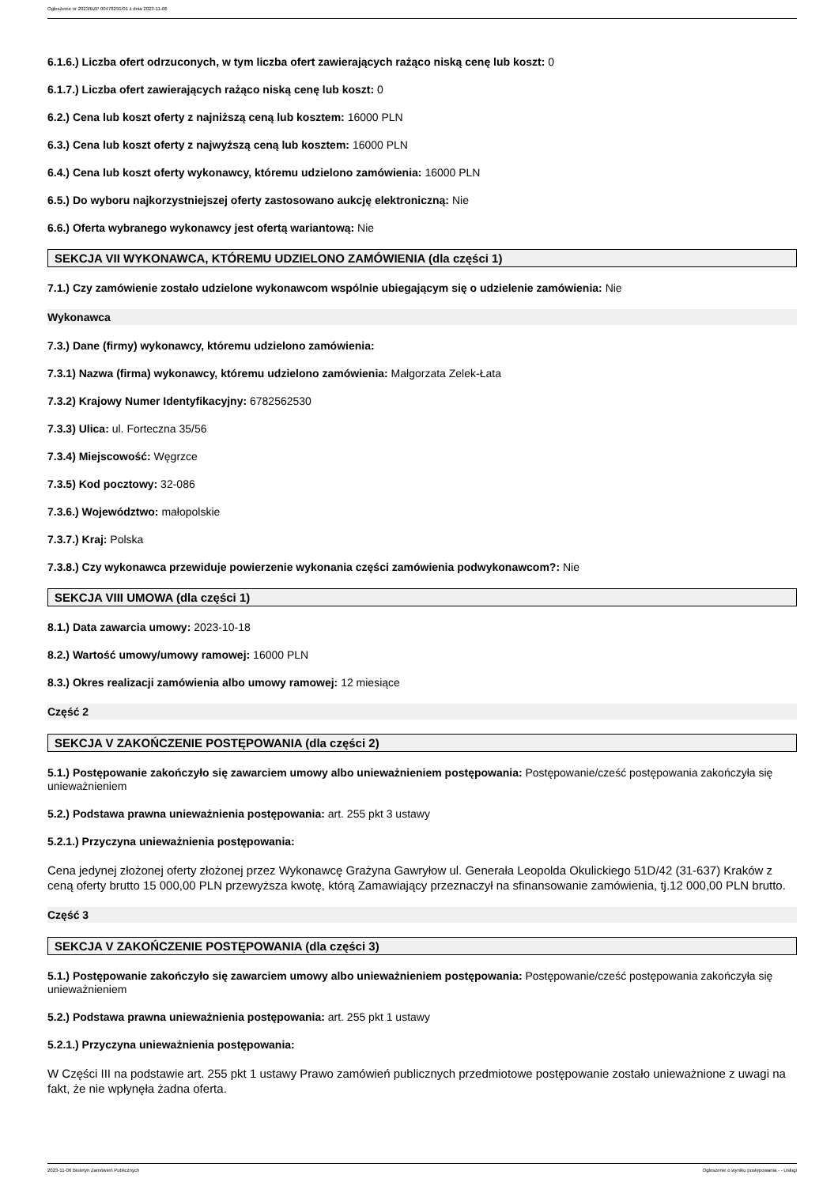Ogłoszenie nr 2023/BZP 00478291/01 z dnia 2023-11-06
6.1.6.) Liczba ofert odrzuconych, w tym liczba ofert zawierających rażąco niską cenę lub koszt: 0
6.1.7.) Liczba ofert zawierających rażąco niską cenę lub koszt: 0
6.2.) Cena lub koszt oferty z najniższą ceną lub kosztem: 16000 PLN
6.3.) Cena lub koszt oferty z najwyższą ceną lub kosztem: 16000 PLN
6.4.) Cena lub koszt oferty wykonawcy, któremu udzielono zamówienia: 16000 PLN
6.5.) Do wyboru najkorzystniejszej oferty zastosowano aukcję elektroniczną: Nie
6.6.) Oferta wybranego wykonawcy jest ofertą wariantową: Nie
SEKCJA VII WYKONAWCA, KTÓREMU UDZIELONO ZAMÓWIENIA (dla części 1)
7.1.) Czy zamówienie zostało udzielone wykonawcom wspólnie ubiegającym się o udzielenie zamówienia: Nie
Wykonawca
7.3.) Dane (firmy) wykonawcy, któremu udzielono zamówienia:
7.3.1) Nazwa (firma) wykonawcy, któremu udzielono zamówienia: Małgorzata Zelek-Łata
7.3.2) Krajowy Numer Identyfikacyjny: 6782562530
7.3.3) Ulica: ul. Forteczna 35/56
7.3.4) Miejscowość: Węgrzce
7.3.5) Kod pocztowy: 32-086
7.3.6.) Województwo: małopolskie
7.3.7.) Kraj: Polska
7.3.8.) Czy wykonawca przewiduje powierzenie wykonania części zamówienia podwykonawcom?: Nie
SEKCJA VIII UMOWA (dla części 1)
8.1.) Data zawarcia umowy: 2023-10-18
8.2.) Wartość umowy/umowy ramowej: 16000 PLN
8.3.) Okres realizacji zamówienia albo umowy ramowej: 12 miesiące
Część 2
SEKCJA V ZAKOŃCZENIE POSTĘPOWANIA (dla części 2)
5.1.) Postępowanie zakończyło się zawarciem umowy albo unieważnieniem postępowania: Postępowanie/cześć postępowania zakończyła się unieważnieniem
5.2.) Podstawa prawna unieważnienia postępowania: art. 255 pkt 3 ustawy
5.2.1.) Przyczyna unieważnienia postępowania:
Cena jedynej złożonej oferty złożonej przez Wykonawcę Grażyna Gawryłow ul. Generała Leopolda Okulickiego 51D/42 (31-637) Kraków z ceną oferty brutto 15 000,00 PLN przewyższa kwotę, którą Zamawiający przeznaczył na sfinansowanie zamówienia, tj.12 000,00 PLN brutto.
Część 3
SEKCJA V ZAKOŃCZENIE POSTĘPOWANIA (dla części 3)
5.1.) Postępowanie zakończyło się zawarciem umowy albo unieważnieniem postępowania: Postępowanie/cześć postępowania zakończyła się unieważnieniem
5.2.) Podstawa prawna unieważnienia postępowania: art. 255 pkt 1 ustawy
5.2.1.) Przyczyna unieważnienia postępowania:
W Części III na podstawie art. 255 pkt 1 ustawy Prawo zamówień publicznych przedmiotowe postępowanie zostało unieważnione z uwagi na fakt, że nie wpłynęła żadna oferta.
2023-11-06 Biuletyn Zamówień Publicznych Ogłoszenie o wyniku postępowania - - Usługi